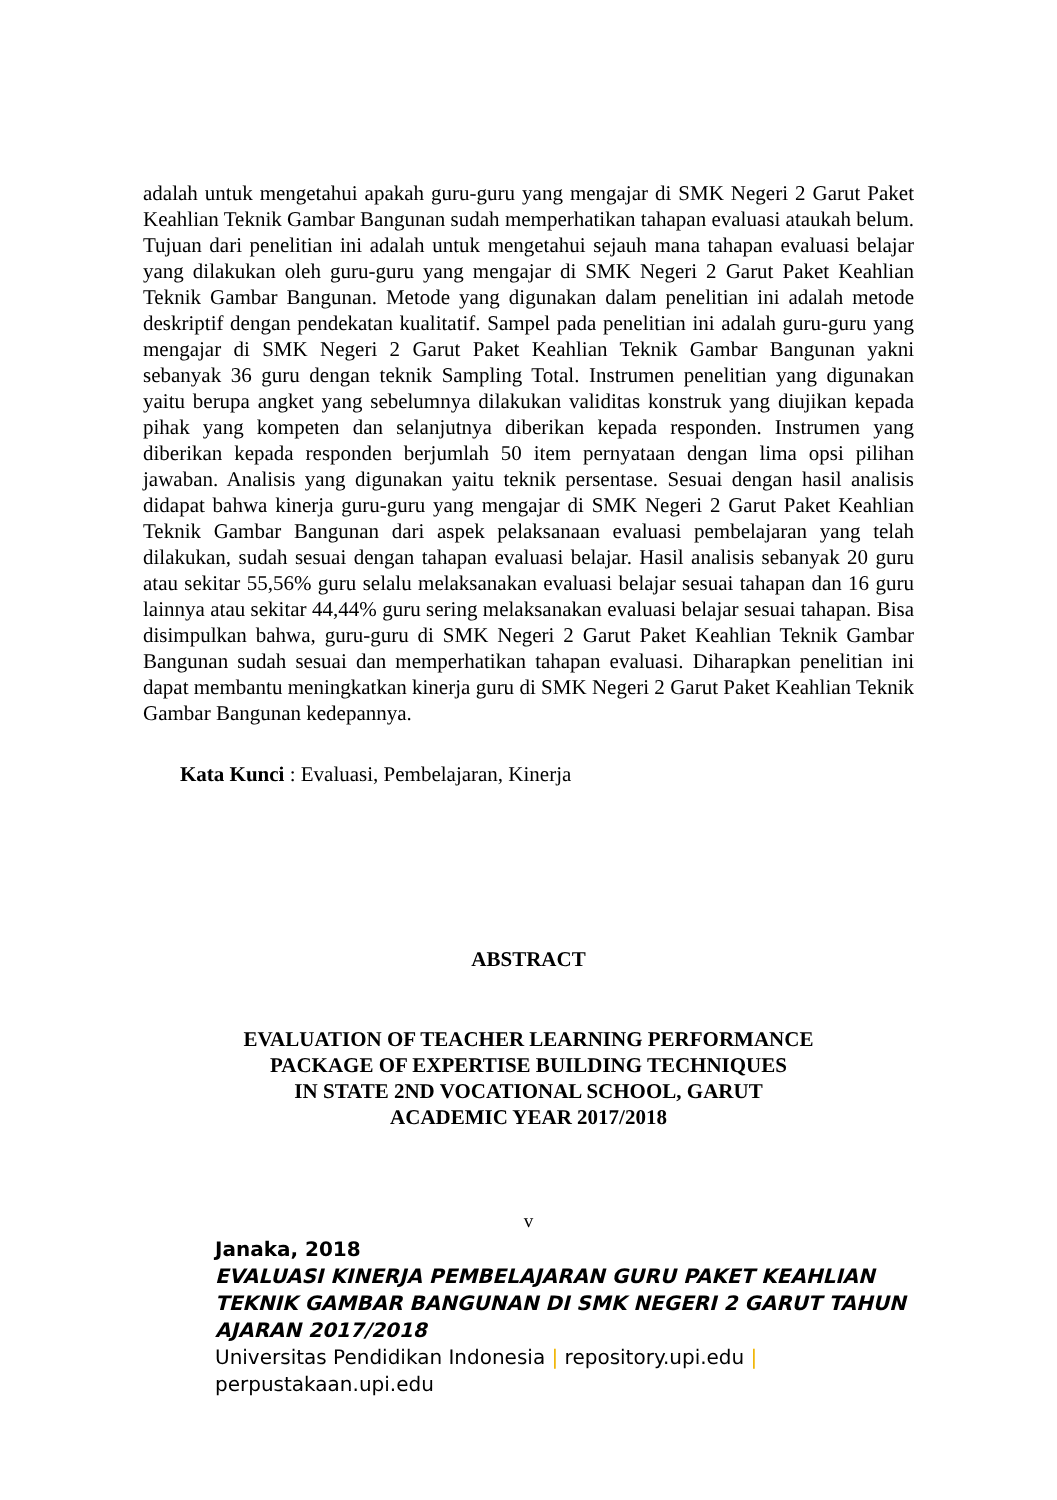adalah untuk mengetahui apakah guru-guru yang mengajar di SMK Negeri 2 Garut Paket Keahlian Teknik Gambar Bangunan sudah memperhatikan tahapan evaluasi ataukah belum. Tujuan dari penelitian ini adalah untuk mengetahui sejauh mana tahapan evaluasi belajar yang dilakukan oleh guru-guru yang mengajar di SMK Negeri 2 Garut Paket Keahlian Teknik Gambar Bangunan. Metode yang digunakan dalam penelitian ini adalah metode deskriptif dengan pendekatan kualitatif. Sampel pada penelitian ini adalah guru-guru yang mengajar di SMK Negeri 2 Garut Paket Keahlian Teknik Gambar Bangunan yakni sebanyak 36 guru dengan teknik Sampling Total. Instrumen penelitian yang digunakan yaitu berupa angket yang sebelumnya dilakukan validitas konstruk yang diujikan kepada pihak yang kompeten dan selanjutnya diberikan kepada responden. Instrumen yang diberikan kepada responden berjumlah 50 item pernyataan dengan lima opsi pilihan jawaban. Analisis yang digunakan yaitu teknik persentase. Sesuai dengan hasil analisis didapat bahwa kinerja guru-guru yang mengajar di SMK Negeri 2 Garut Paket Keahlian Teknik Gambar Bangunan dari aspek pelaksanaan evaluasi pembelajaran yang telah dilakukan, sudah sesuai dengan tahapan evaluasi belajar. Hasil analisis sebanyak 20 guru atau sekitar 55,56% guru selalu melaksanakan evaluasi belajar sesuai tahapan dan 16 guru lainnya atau sekitar 44,44% guru sering melaksanakan evaluasi belajar sesuai tahapan. Bisa disimpulkan bahwa, guru-guru di SMK Negeri 2 Garut Paket Keahlian Teknik Gambar Bangunan sudah sesuai dan memperhatikan tahapan evaluasi. Diharapkan penelitian ini dapat membantu meningkatkan kinerja guru di SMK Negeri 2 Garut Paket Keahlian Teknik Gambar Bangunan kedepannya.
Kata Kunci : Evaluasi, Pembelajaran, Kinerja
ABSTRACT
EVALUATION OF TEACHER LEARNING PERFORMANCE
PACKAGE OF EXPERTISE BUILDING TECHNIQUES
IN STATE 2ND VOCATIONAL SCHOOL, GARUT
ACADEMIC YEAR 2017/2018
v
Janaka, 2018
EVALUASI KINERJA PEMBELAJARAN GURU PAKET KEAHLIAN TEKNIK GAMBAR BANGUNAN DI SMK NEGERI 2 GARUT TAHUN AJARAN 2017/2018
Universitas Pendidikan Indonesia | repository.upi.edu | perpustakaan.upi.edu